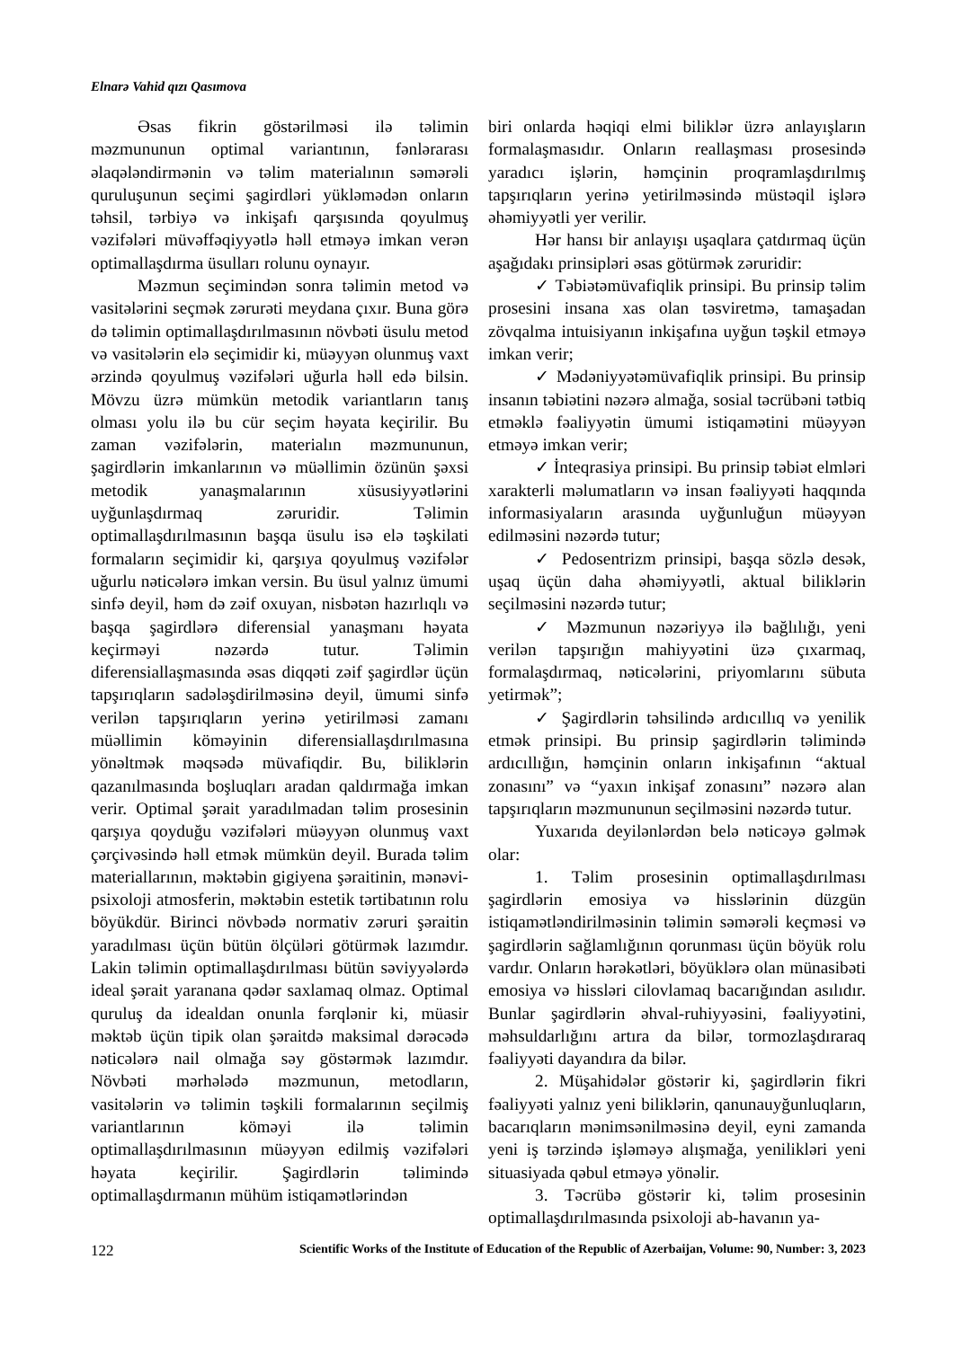Elnarə Vahid qızı Qasımova
Əsas fikrin göstərilməsi ilə təlimin məzmununun optimal variantının, fənlərarası əlaqələndirmənin və təlim materialının səmərəli quruluşunun seçimi şagirdləri yükləmədən onların təhsil, tərbiyə və inkişafı qarşısında qoyulmuş vəzifələri müvəffəqiyyətlə həll etməyə imkan verən optimallaşdırma üsulları rolunu oynayır.
Məzmun seçimindən sonra təlimin metod və vasitələrini seçmək zərurəti meydana çıxır. Buna görə də təlimin optimallaşdırılmasının növbəti üsulu metod və vasitələrin elə seçimidir ki, müəyyən olunmuş vaxt ərzində qoyulmuş vəzifələri uğurla həll edə bilsin. Mövzu üzrə mümkün metodik variantların tanış olması yolu ilə bu cür seçim həyata keçirilir. Bu zaman vəzifələrin, materialın məzmununun, şagirdlərin imkanlarının və müəllimin özünün şəxsi metodik yanaşmalarının xüsusiyyətlərini uyğunlaşdırmaq zəruridir. Təlimin optimallaşdırılmasının başqa üsulu isə elə təşkilati formaların seçimidir ki, qarşıya qoyulmuş vəzifələr uğurlu nəticələrə imkan versin. Bu üsul yalnız ümumi sinfə deyil, həm də zəif oxuyan, nisbətən hazırlıqlı və başqa şagirdlərə diferensial yanaşmanı həyata keçirməyi nəzərdə tutur. Təlimin diferensiallaşmasında əsas diqqəti zəif şagirdlər üçün tapşırıqların sadələşdirilməsinə deyil, ümumi sinfə verilən tapşırıqların yerinə yetirilməsi zamanı müəllimin köməyinin diferensiallaşdırılmasına yönəltmək məqsədə müvafiqdir. Bu, biliklərin qazanılmasında boşluqları aradan qaldırmağa imkan verir. Optimal şərait yaradılmadan təlim prosesinin qarşıya qoyduğu vəzifələri müəyyən olunmuş vaxt çərçivəsində həll etmək mümkün deyil. Burada təlim materiallarının, məktəbin gigiyena şəraitinin, mənəvi-psixoloji atmosferin, məktəbin estetik tərtibatının rolu böyükdür. Birinci növbədə normativ zəruri şəraitin yaradılması üçün bütün ölçüləri götürmək lazımdır. Lakin təlimin optimallaşdırılması bütün səviyyələrdə ideal şərait yaranana qədər saxlamaq olmaz. Optimal quruluş da idealdan onunla fərqlənir ki, müasir məktəb üçün tipik olan şəraitdə maksimal dərəcədə nəticələrə nail olmağa səy göstərmək lazımdır. Növbəti mərhələdə məzmunun, metodların, vasitələrin və təlimin təşkili formalarının seçilmiş variantlarının köməyi ilə təlimin optimallaşdırılmasının müəyyən edilmiş vəzifələri həyata keçirilir. Şagirdlərin təlimində optimallaşdırmanın mühüm istiqamətlərindən
biri onlarda həqiqi elmi biliklər üzrə anlayışların formalaşmasıdır. Onların reallaşması prosesində yaradıcı işlərin, həmçinin proqramlaşdırılmış tapşırıqların yerinə yetirilməsində müstəqil işlərə əhəmiyyətli yer verilir.
Hər hansı bir anlayışı uşaqlara çatdırmaq üçün aşağıdakı prinsipləri əsas götürmək zəruridir:
✓ Təbiətəmüvafiqlik prinsipi. Bu prinsip təlim prosesini insana xas olan təsviretmə, tamaşadan zövqalma intuisiyanın inkişafına uyğun təşkil etməyə imkan verir;
✓ Mədəniyyətəmüvafiqlik prinsipi. Bu prinsip insanın təbiətini nəzərə almağa, sosial təcrübəni tətbiq etməklə fəaliyyətin ümumi istiqamətini müəyyən etməyə imkan verir;
✓ İnteqrasiya prinsipi. Bu prinsip təbiət elmləri xarakterli məlumatların və insan fəaliyyəti haqqında informasiyaların arasında uyğunluğun müəyyən edilməsini nəzərdə tutur;
✓ Pedosentrizm prinsipi, başqa sözlə desək, uşaq üçün daha əhəmiyyətli, aktual biliklərin seçilməsini nəzərdə tutur;
✓ Məzmunun nəzəriyyə ilə bağlılığı, yeni verilən tapşırığın mahiyyətini üzə çıxarmaq, formalaşdırmaq, nəticələrini, priyomlarını sübuta yetirmək”;
✓ Şagirdlərin təhsilində ardıcıllıq və yenilik etmək prinsipi. Bu prinsip şagirdlərin təlimində ardıcıllığın, həmçinin onların inkişafının “aktual zonasını” və “yaxın inkişaf zonasını” nəzərə alan tapşırıqların məzmununun seçilməsini nəzərdə tutur.
Yuxarıda deyilənlərdən belə nəticəyə gəlmək olar:
1. Təlim prosesinin optimallaşdırılması şagirdlərin emosiya və hisslərinin düzgün istiqamətləndirilməsinin təlimin səmərəli keçməsi və şagirdlərin sağlamlığının qorunması üçün böyük rolu vardır. Onların hərəkətləri, böyüklərə olan münasibəti emosiya və hissləri cilovlamaq bacarığından asılıdır. Bunlar şagirdlərin əhval-ruhiyyəsini, fəaliyyətini, məhsuldarlığını artıra da bilər, tormozlaşdıraraq fəaliyyəti dayandıra da bilər.
2. Müşahidələr göstərir ki, şagirdlərin fikri fəaliyyəti yalnız yeni biliklərin, qanunauyğunluqların, bacarıqların mənimsənilməsinə deyil, eyni zamanda yeni iş tərzində işləməyə alışmağa, yenilikləri yeni situasiyada qəbul etməyə yönəlir.
3. Təcrübə göstərir ki, təlim prosesinin optimallaşdırılmasında psixoloji ab-havanın ya-
122 Scientific Works of the Institute of Education of the Republic of Azerbaijan, Volume: 90, Number: 3, 2023